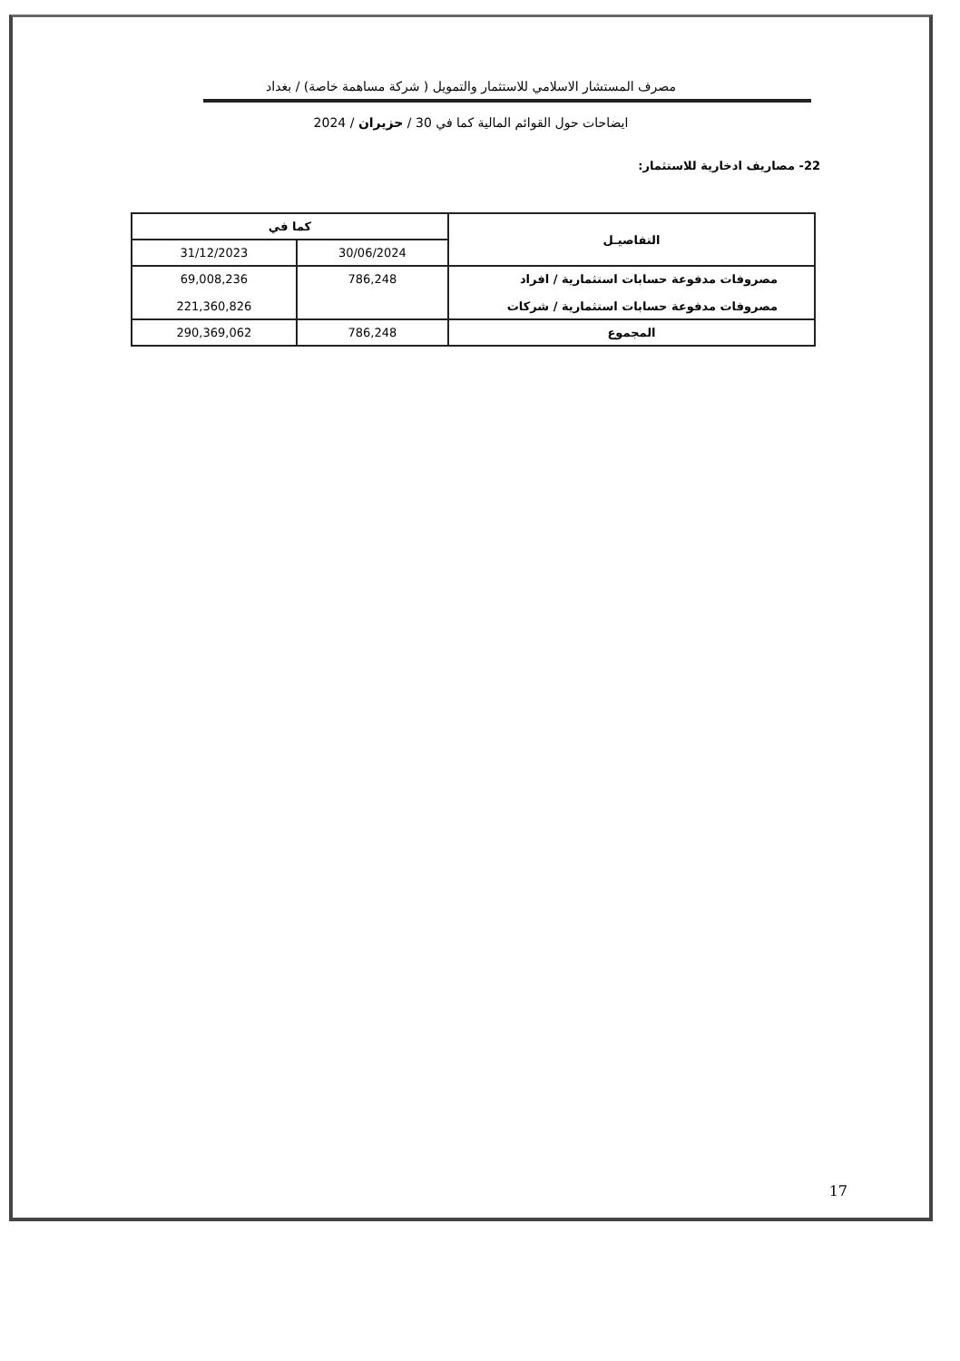مصرف المستشار الاسلامي للاستثمار والتمويل ( شركة مساهمة خاصة) / بغداد
ايضاحات حول القوائم المالية كما في 30 / حزيران / 2024
22- مصاريف ادخارية للاستثمار:
| التفاصيـل | كما في | |
| --- | --- | --- |
| | 30/06/2024 | 31/12/2023 |
| مصروفات مدفوعة حسابات استثمارية / افراد مصروفات مدفوعة حسابات استثمارية / شركات | 786,248 | 69,008,236 221,360,826 |
| المجموع | 786,248 | 290,369,062 |
17